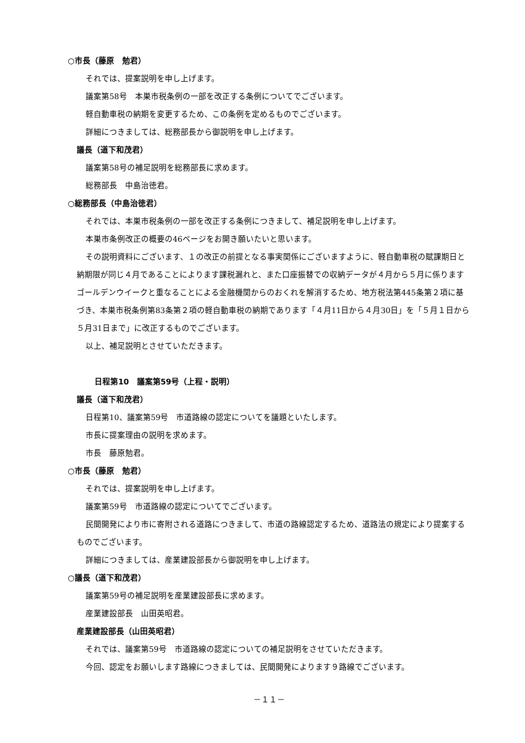○市長（藤原　勉君）
それでは、提案説明を申し上げます。
議案第58号　本巣市税条例の一部を改正する条例についてでございます。
軽自動車税の納期を変更するため、この条例を定めるものでございます。
詳細につきましては、総務部長から御説明を申し上げます。
議長（道下和茂君）
議案第58号の補足説明を総務部長に求めます。
総務部長　中島治徳君。
○総務部長（中島治徳君）
それでは、本巣市税条例の一部を改正する条例につきまして、補足説明を申し上げます。
本巣市条例改正の概要の46ページをお開き願いたいと思います。
その説明資料にございます、１の改正の前提となる事実関係にございますように、軽自動車税の賦課期日と納期限が同じ４月であることによります課税漏れと、また口座振替での収納データが４月から５月に係りますゴールデンウイークと重なることによる金融機関からのおくれを解消するため、地方税法第445条第２項に基づき、本巣市税条例第83条第２項の軽自動車税の納期であります「４月11日から４月30日」を「５月１日から５月31日まで」に改正するものでございます。
以上、補足説明とさせていただきます。
日程第10　議案第59号（上程・説明）
議長（道下和茂君）
日程第10、議案第59号　市道路線の認定についてを議題といたします。
市長に提案理由の説明を求めます。
市長　藤原勉君。
○市長（藤原　勉君）
それでは、提案説明を申し上げます。
議案第59号　市道路線の認定についてでございます。
民間開発により市に寄附される道路につきまして、市道の路線認定するため、道路法の規定により提案するものでございます。
詳細につきましては、産業建設部長から御説明を申し上げます。
○議長（道下和茂君）
議案第59号の補足説明を産業建設部長に求めます。
産業建設部長　山田英昭君。
産業建設部長（山田英昭君）
それでは、議案第59号　市道路線の認定についての補足説明をさせていただきます。
今回、認定をお願いします路線につきましては、民間開発によります９路線でございます。
－１１－